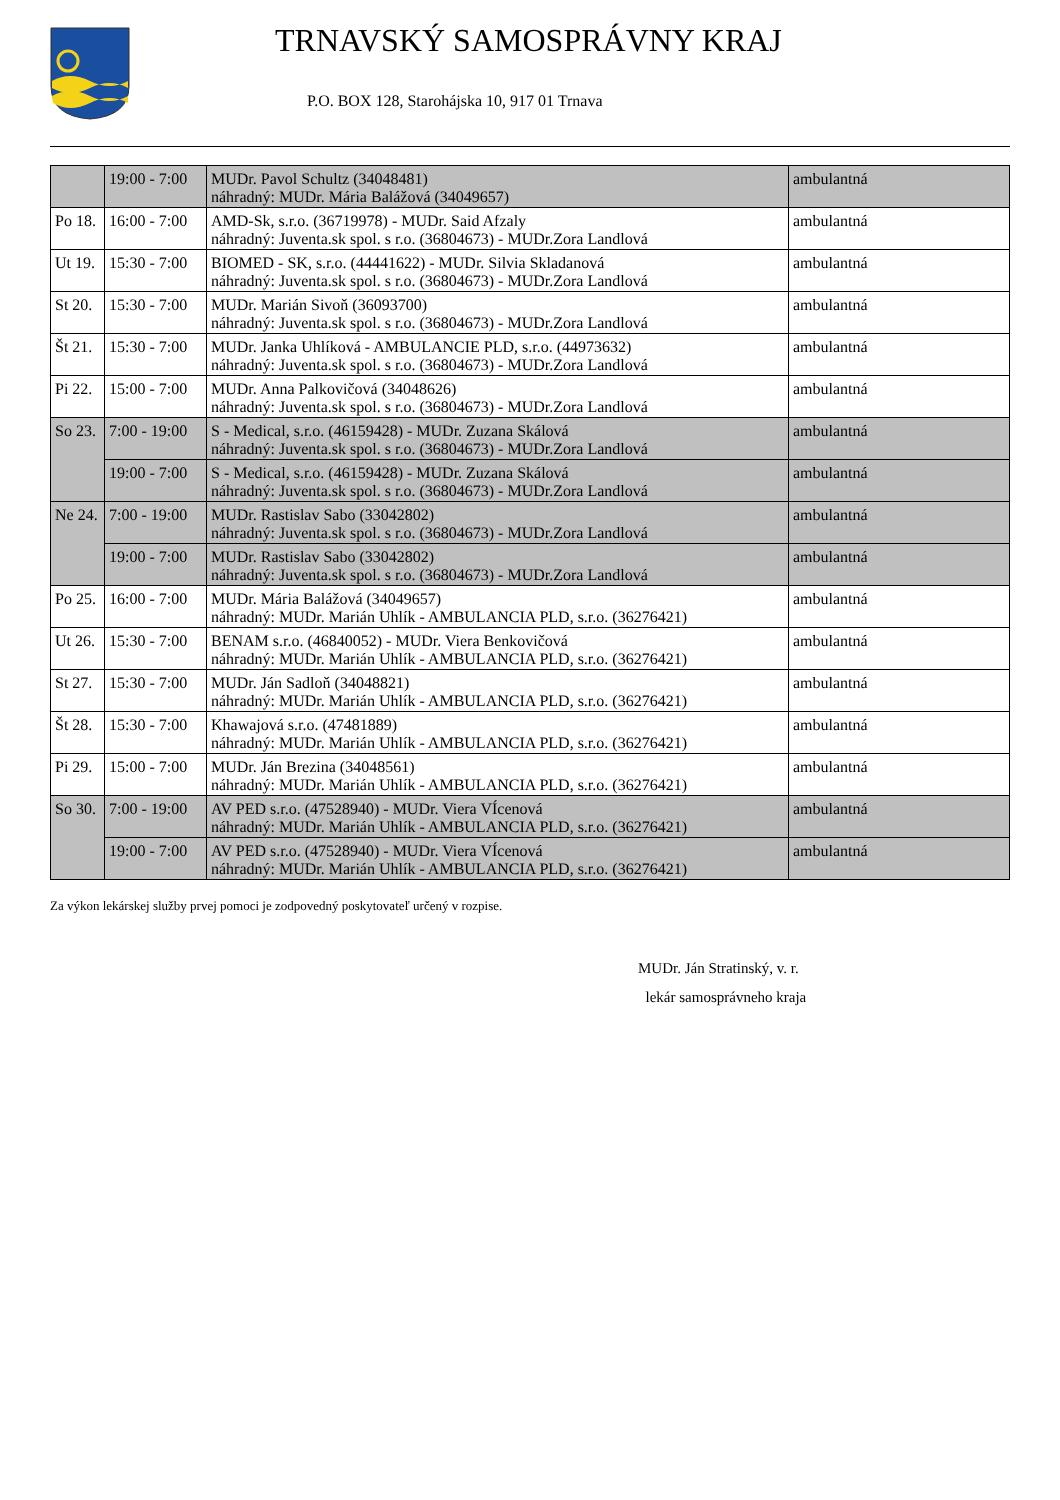TRNAVSKÝ SAMOSPRÁVNY KRAJ
P.O. BOX 128, Starohájska 10, 917 01 Trnava
| | 19:00 - 7:00 | MUDr. Pavol Schultz (34048481) náhradný: MUDr. Mária Balážová (34049657) | ambulantná |
| Po 18. | 16:00 - 7:00 | AMD-Sk, s.r.o. (36719978) - MUDr. Said Afzaly náhradný: Juventa.sk spol. s r.o. (36804673) - MUDr.Zora Landlová | ambulantná |
| Ut 19. | 15:30 - 7:00 | BIOMED - SK, s.r.o. (44441622) - MUDr. Silvia Skladanová náhradný: Juventa.sk spol. s r.o. (36804673) - MUDr.Zora Landlová | ambulantná |
| St 20. | 15:30 - 7:00 | MUDr. Marián Sivoň (36093700) náhradný: Juventa.sk spol. s r.o. (36804673) - MUDr.Zora Landlová | ambulantná |
| Št 21. | 15:30 - 7:00 | MUDr. Janka Uhlíková - AMBULANCIE PLD, s.r.o. (44973632) náhradný: Juventa.sk spol. s r.o. (36804673) - MUDr.Zora Landlová | ambulantná |
| Pi 22. | 15:00 - 7:00 | MUDr. Anna Palkovičová (34048626) náhradný: Juventa.sk spol. s r.o. (36804673) - MUDr.Zora Landlová | ambulantná |
| So 23. | 7:00 - 19:00 | S - Medical, s.r.o. (46159428) - MUDr. Zuzana Skálová náhradný: Juventa.sk spol. s r.o. (36804673) - MUDr.Zora Landlová | ambulantná |
| | 19:00 - 7:00 | S - Medical, s.r.o. (46159428) - MUDr. Zuzana Skálová náhradný: Juventa.sk spol. s r.o. (36804673) - MUDr.Zora Landlová | ambulantná |
| Ne 24. | 7:00 - 19:00 | MUDr. Rastislav Sabo (33042802) náhradný: Juventa.sk spol. s r.o. (36804673) - MUDr.Zora Landlová | ambulantná |
| | 19:00 - 7:00 | MUDr. Rastislav Sabo (33042802) náhradný: Juventa.sk spol. s r.o. (36804673) - MUDr.Zora Landlová | ambulantná |
| Po 25. | 16:00 - 7:00 | MUDr. Mária Balážová (34049657) náhradný: MUDr. Marián Uhlík - AMBULANCIA PLD, s.r.o. (36276421) | ambulantná |
| Ut 26. | 15:30 - 7:00 | BENAM s.r.o. (46840052) - MUDr. Viera Benkovičová náhradný: MUDr. Marián Uhlík - AMBULANCIA PLD, s.r.o. (36276421) | ambulantná |
| St 27. | 15:30 - 7:00 | MUDr. Ján Sadloň (34048821) náhradný: MUDr. Marián Uhlík - AMBULANCIA PLD, s.r.o. (36276421) | ambulantná |
| Št 28. | 15:30 - 7:00 | Khawajová s.r.o. (47481889) náhradný: MUDr. Marián Uhlík - AMBULANCIA PLD, s.r.o. (36276421) | ambulantná |
| Pi 29. | 15:00 - 7:00 | MUDr. Ján Brezina (34048561) náhradný: MUDr. Marián Uhlík - AMBULANCIA PLD, s.r.o. (36276421) | ambulantná |
| So 30. | 7:00 - 19:00 | AV PED s.r.o. (47528940) - MUDr. Viera VÍcenová náhradný: MUDr. Marián Uhlík - AMBULANCIA PLD, s.r.o. (36276421) | ambulantná |
| | 19:00 - 7:00 | AV PED s.r.o. (47528940) - MUDr. Viera VÍcenová náhradný: MUDr. Marián Uhlík - AMBULANCIA PLD, s.r.o. (36276421) | ambulantná |
Za výkon lekárskej služby prvej pomoci je zodpovedný poskytovateľ určený v rozpise.
MUDr. Ján Stratinský, v. r.
lekár samosprávneho kraja